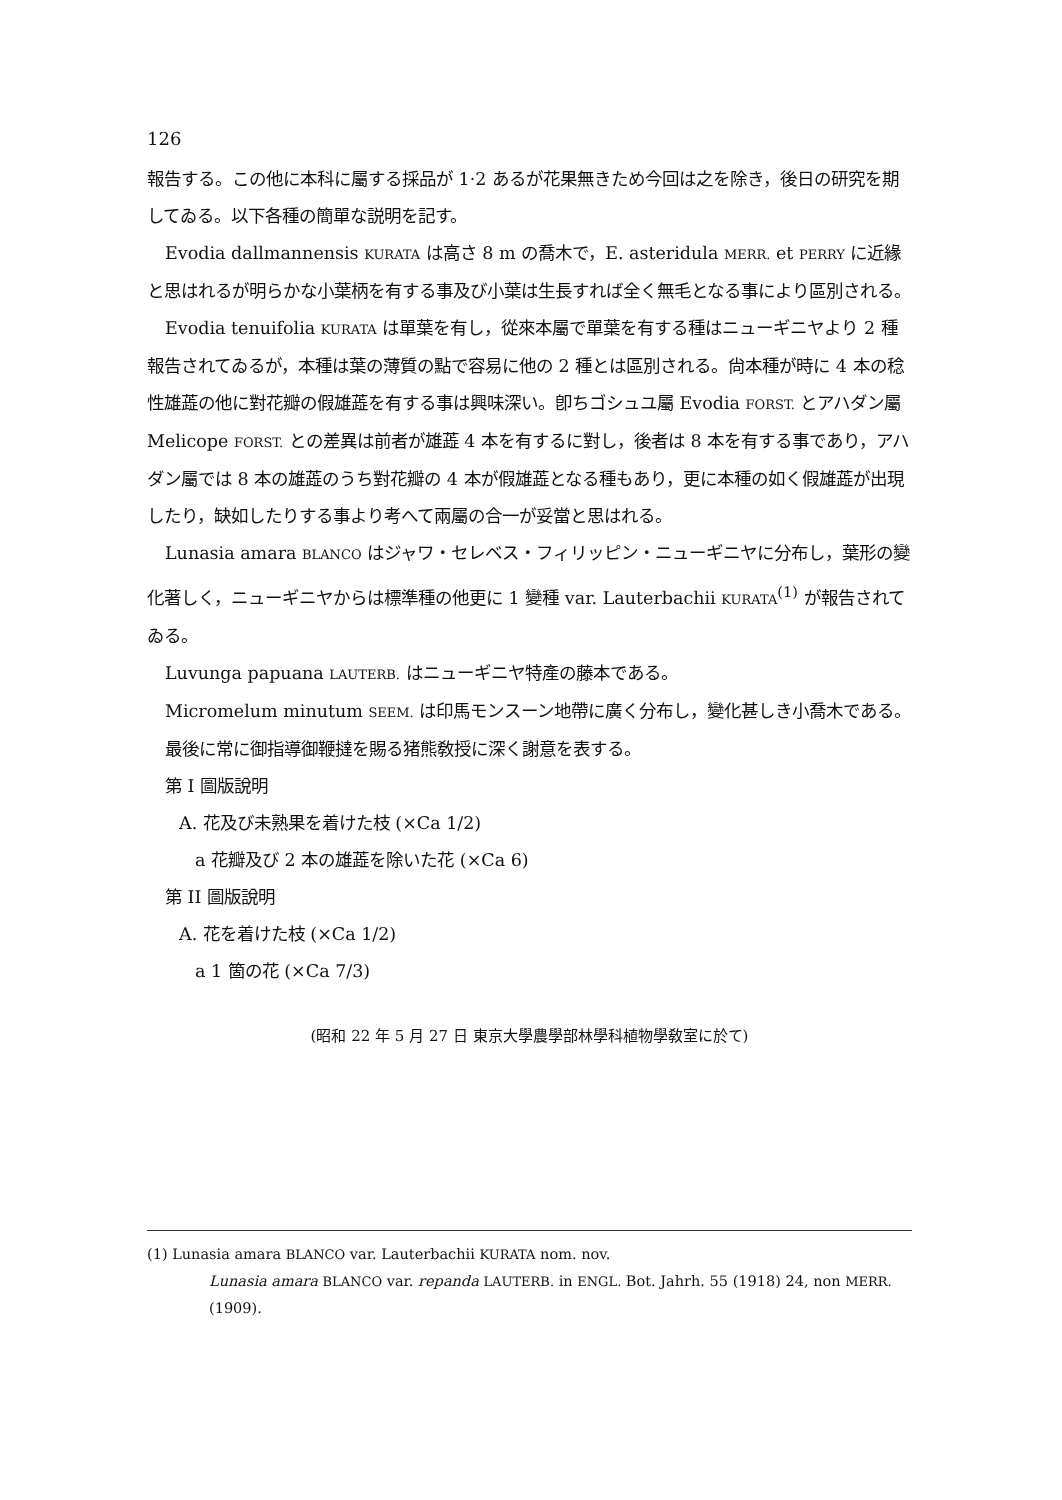126
報告する。この他に本科に屬する採品が 1·2 あるが花果無きため今回は之を除き，後日の研究を期してゐる。以下各種の簡單な説明を記す。
Evodia dallmannensis KURATA は高さ 8 m の喬木で，E. asteridula MERR. et PERRY に近緣と思はれるが明らかな小葉柄を有する事及び小葉は生長すれば全く無毛となる事により區別される。
Evodia tenuifolia KURATA は單葉を有し，從來本屬で單葉を有する種はニューギニヤより 2 種報告されてゐるが，本種は葉の薄質の點で容易に他の 2 種とは區別される。尙本種が時に 4 本の稔性雄蕋の他に對花瓣の假雄蕋を有する事は興味深い。卽ちゴシュユ屬 Evodia FORST. とアハダン屬 Melicope FORST. との差異は前者が雄蕋 4 本を有するに對し，後者は 8 本を有する事であり，アハダン屬では 8 本の雄蕋のうち對花瓣の 4 本が假雄蕋となる種もあり，更に本種の如く假雄蕋が出現したり，缺如したりする事より考へて兩屬の合一が妥當と思はれる。
Lunasia amara BLANCO はジャワ・セレベス・フィリッピン・ニューギニヤに分布し，葉形の變化著しく，ニューギニヤからは標準種の他更に 1 變種 var. Lauterbachii KURATA<sup>(1)</sup> が報告されてゐる。
Luvunga papuana LAUTERB. はニューギニヤ特產の藤本である。
Micromelum minutum SEEM. は印馬モンスーン地帶に廣く分布し，變化甚しき小喬木である。
最後に常に御指導御鞭撻を賜る猪熊敎授に深く謝意を表する。
第 I 圖版說明
A. 花及び未熟果を着けた枝 (×Ca 1/2)
a 花瓣及び 2 本の雄蕋を除いた花 (×Ca 6)
第 II 圖版說明
A. 花を着けた枝 (×Ca 1/2)
a 1 箇の花 (×Ca 7/3)
(昭和 22 年 5 月 27 日 東京大學農學部林學科植物學敎室に於て)
(1) Lunasia amara BLANCO var. Lauterbachii KURATA nom. nov.
Lunasia amara BLANCO var. repanda LAUTERB. in ENGL. Bot. Jahrh. 55 (1918) 24, non MERR. (1909).